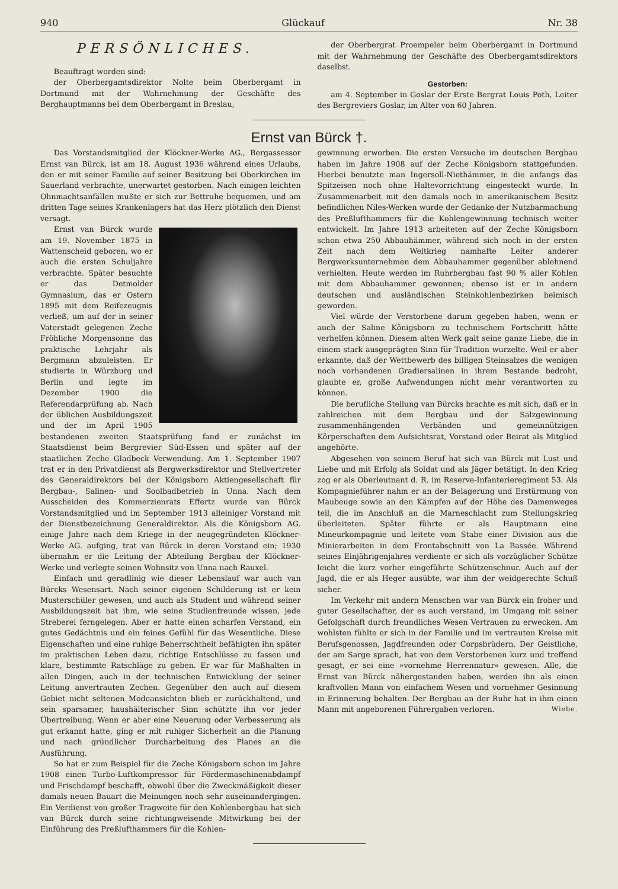940 Glückauf Nr. 38
PERSÖNLICHES.
Beauftragt worden sind:
der Oberbergamtsdirektor Nolte beim Oberbergamt in Dortmund mit der Wahrnehmung der Geschäfte des Berghauptmanns bei dem Oberbergamt in Breslau,
der Oberbergrat Proempeler beim Oberbergamt in Dortmund mit der Wahrnehmung der Geschäfte des Oberbergamtsdirektors daselbst.
Gestorben:
am 4. September in Goslar der Erste Bergrat Louis Poth, Leiter des Bergreviers Goslar, im Alter von 60 Jahren.
Ernst van Bürck †.
Das Vorstandsmitglied der Klöckner-Werke AG., Bergassessor Ernst van Bürck, ist am 18. August 1936 während eines Urlaubs, den er mit seiner Familie auf seiner Besitzung bei Oberkirchen im Sauerland verbrachte, unerwartet gestorben. Nach einigen leichten Ohnmachtsanfällen mußte er sich zur Bettruhe bequemen, und am dritten Tage seines Krankenlagers hat das Herz plötzlich den Dienst versagt.
Ernst van Bürck wurde am 19. November 1875 in Wattenscheid geboren, wo er auch die ersten Schuljahre verbrachte. Später besuchte er das Detmolder Gymnasium, das er Ostern 1895 mit dem Reifezeugnis verließ, um auf der in seiner Vaterstadt gelegenen Zeche Fröhliche Morgensonne das praktische Lehrjahr als Bergmann abzuleisten. Er studierte in Würzburg und Berlin und legte im Dezember 1900 die Referendarprüfung ab. Nach der üblichen Ausbildungszeit und der im April 1905 bestandenen zweiten Staatsprüfung fand er zunächst im Staatsdienst beim Bergrevier Süd-Essen und später auf der staatlichen Zeche Gladbeck Verwendung. Am 1. September 1907 trat er in den Privatdienst als Bergwerksdirektor und Stellvertreter des Generaldirektors bei der Königsborn Aktiengesellschaft für Bergbau-, Salinen- und Soolbadbetrieb in Unna. Nach dem Ausscheiden des Kommerzienrats Effertz wurde van Bürck Vorstandsmitglied und im September 1913 alleiniger Vorstand mit der Dienstbezeichnung Generaldirektor. Als die Königsborn AG. einige Jahre nach dem Kriege in der neugegründeten Klöckner-Werke AG. aufging, trat van Bürck in deren Vorstand ein; 1930 übernahm er die Leitung der Abteilung Bergbau der Klöckner-Werke und verlegte seinen Wohnsitz von Unna nach Rauxel.
Einfach und geradlinig wie dieser Lebenslauf war auch van Bürcks Wesensart. Nach seiner eigenen Schilderung ist er kein Musterschüler gewesen, und auch als Student und während seiner Ausbildungszeit hat ihm, wie seine Studienfreunde wissen, jede Streberei ferngelegen. Aber er hatte einen scharfen Verstand, ein gutes Gedächtnis und ein feines Gefühl für das Wesentliche. Diese Eigenschaften und eine ruhige Beherrschtheit befähigten ihn später im praktischen Leben dazu, richtige Entschlüsse zu fassen und klare, bestimmte Ratschläge zu geben. Er war für Maßhalten in allen Dingen, auch in der technischen Entwicklung der seiner Leitung anvertrauten Zechen. Gegenüber den auch auf diesem Gebiet nicht seltenen Modeansichten blieb er zurückhaltend, und sein sparsamer, haushälterischer Sinn schützte ihn vor jeder Übertreibung. Wenn er aber eine Neuerung oder Verbesserung als gut erkannt hatte, ging er mit ruhiger Sicherheit an die Planung und nach gründlicher Durcharbeitung des Planes an die Ausführung.
So hat er zum Beispiel für die Zeche Königsborn schon im Jahre 1908 einen Turbo-Luftkompressor für Fördermaschinenabdampf und Frischdampf beschafft, obwohl über die Zweckmäßigkeit dieser damals neuen Bauart die Meinungen noch sehr auseinandergingen. Ein Verdienst von großer Tragweite für den Kohlenbergbau hat sich van Bürck durch seine richtungweisende Mitwirkung bei der Einführung des Preßlufthammers für die Kohlen-
gewinnung erworben. Die ersten Versuche im deutschen Bergbau haben im Jahre 1908 auf der Zeche Königsborn stattgefunden. Hierbei benutzte man Ingersoll-Niethämmer, in die anfangs das Spitzeisen noch ohne Haltevorrichtung eingesteckt wurde. In Zusammenarbeit mit den damals noch in amerikanischem Besitz befindlichen Niles-Werken wurde der Gedanke der Nutzbarmachung des Preßlufthammers für die Kohlengewinnung technisch weiter entwickelt. Im Jahre 1913 arbeiteten auf der Zeche Königsborn schon etwa 250 Abbauhämmer, während sich noch in der ersten Zeit nach dem Weltkrieg namhafte Leiter anderer Bergwerksunternehmen dem Abbauhammer gegenüber ablehnend verhielten. Heute werden im Ruhrbergbau fast 90 % aller Kohlen mit dem Abbauhammer gewonnen; ebenso ist er in andern deutschen und ausländischen Steinkohlenbezirken heimisch geworden.
Viel würde der Verstorbene darum gegeben haben, wenn er auch der Saline Königsborn zu technischem Fortschritt hätte verhelfen können. Diesem alten Werk galt seine ganze Liebe, die in einem stark ausgeprägten Sinn für Tradition wurzelte. Weil er aber erkannte, daß der Wettbewerb des billigen Steinsalzes die wenigen noch vorhandenen Gradiersalinen in ihrem Bestande bedroht, glaubte er, große Aufwendungen nicht mehr verantworten zu können.
Die berufliche Stellung van Bürcks brachte es mit sich, daß er in zahlreichen mit dem Bergbau und der Salzgewinnung zusammenhängenden Verbänden und gemeinnützigen Körperschaften dem Aufsichtsrat, Vorstand oder Beirat als Mitglied angehörte.
Abgesehen von seinem Beruf hat sich van Bürck mit Lust und Liebe und mit Erfolg als Soldat und als Jäger betätigt. In den Krieg zog er als Oberleutnant d. R. im Reserve-Infanterieregiment 53. Als Kompagnieführer nahm er an der Belagerung und Erstürmung von Maubeuge sowie an den Kämpfen auf der Höhe des Damenweges teil, die im Anschluß an die Marneschlacht zum Stellungskrieg überleiteten. Später führte er als Hauptmann eine Mineurkompagnie und leitete vom Stabe einer Division aus die Minierarbeiten in dem Frontabschnitt von La Bassée. Während seines Einjährigenjahres verdiente er sich als vorzüglicher Schütze leicht die kurz vorher eingeführte Schützenschnur. Auch auf der Jagd, die er als Heger ausübte, war ihm der weidgerechte Schuß sicher.
Im Verkehr mit andern Menschen war van Bürck ein froher und guter Gesellschafter, der es auch verstand, im Umgang mit seiner Gefolgschaft durch freundliches Wesen Vertrauen zu erwecken. Am wohlsten fühlte er sich in der Familie und im vertrauten Kreise mit Berufsgenossen, Jagdfreunden oder Corpsbrüdern. Der Geistliche, der am Sarge sprach, hat von dem Verstorbenen kurz und treffend gesagt, er sei eine »vornehme Herrennatur« gewesen. Alle, die Ernst van Bürck nähergestanden haben, werden ihn als einen kraftvollen Mann von einfachem Wesen und vornehmer Gesinnung in Erinnerung behalten. Der Bergbau an der Ruhr hat in ihm einen Mann mit angeborenen Führergaben verloren. Wiebe.